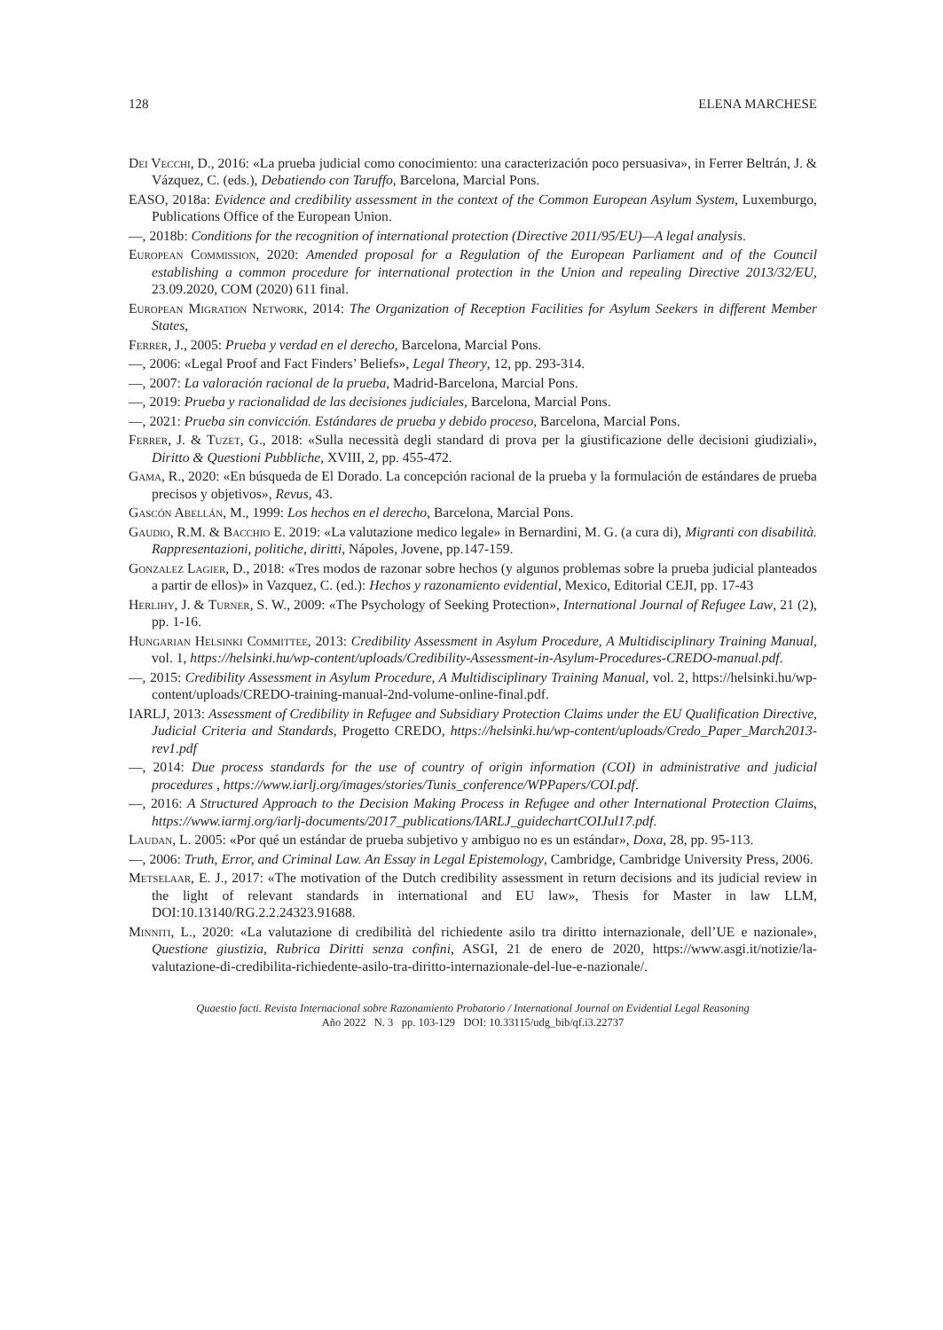128 ELENA MARCHESE
Dei Vecchi, D., 2016: «La prueba judicial como conocimiento: una caracterización poco persuasiva», in Ferrer Beltrán, J. & Vázquez, C. (eds.), Debatiendo con Taruffo, Barcelona, Marcial Pons.
EASO, 2018a: Evidence and credibility assessment in the context of the Common European Asylum System, Luxemburgo, Publications Office of the European Union.
—, 2018b: Conditions for the recognition of international protection (Directive 2011/95/EU)—A legal analysis.
European Commission, 2020: Amended proposal for a Regulation of the European Parliament and of the Council establishing a common procedure for international protection in the Union and repealing Directive 2013/32/EU, 23.09.2020, COM (2020) 611 final.
European Migration Network, 2014: The Organization of Reception Facilities for Asylum Seekers in different Member States,
Ferrer, J., 2005: Prueba y verdad en el derecho, Barcelona, Marcial Pons.
—, 2006: «Legal Proof and Fact Finders’ Beliefs», Legal Theory, 12, pp. 293-314.
—, 2007: La valoración racional de la prueba, Madrid-Barcelona, Marcial Pons.
—, 2019: Prueba y racionalidad de las decisiones judiciales, Barcelona, Marcial Pons.
—, 2021: Prueba sin convicción. Estándares de prueba y debido proceso, Barcelona, Marcial Pons.
Ferrer, J. & Tuzet, G., 2018: «Sulla necessità degli standard di prova per la giustificazione delle decisioni giudiziali», Diritto & Questioni Pubbliche, XVIII, 2, pp. 455-472.
Gama, R., 2020: «En búsqueda de El Dorado. La concepción racional de la prueba y la formulación de estándares de prueba precisos y objetivos», Revus, 43.
Gascón Abellán, M., 1999: Los hechos en el derecho, Barcelona, Marcial Pons.
Gaudio, R.M. & Bacchio E. 2019: «La valutazione medico legale» in Bernardini, M. G. (a cura di), Migranti con disabilità. Rappresentazioni, politiche, diritti, Nápoles, Jovene, pp.147-159.
Gonzalez Lagier, D., 2018: «Tres modos de razonar sobre hechos (y algunos problemas sobre la prueba judicial planteados a partir de ellos)» in Vazquez, C. (ed.): Hechos y razonamiento evidential, Mexico, Editorial CEJI, pp. 17-43
Herlihy, J. & Turner, S. W., 2009: «The Psychology of Seeking Protection», International Journal of Refugee Law, 21 (2), pp. 1-16.
Hungarian Helsinki Committee, 2013: Credibility Assessment in Asylum Procedure, A Multidisciplinary Training Manual, vol. 1, https://helsinki.hu/wp-content/uploads/Credibility-Assessment-in-Asylum-Procedures-CREDO-manual.pdf.
—, 2015: Credibility Assessment in Asylum Procedure, A Multidisciplinary Training Manual, vol. 2, https://helsinki.hu/wp-content/uploads/CREDO-training-manual-2nd-volume-online-final.pdf.
IARLJ, 2013: Assessment of Credibility in Refugee and Subsidiary Protection Claims under the EU Qualification Directive, Judicial Criteria and Standards, Progetto CREDO, https://helsinki.hu/wp-content/uploads/Credo_Paper_March2013-rev1.pdf
—, 2014: Due process standards for the use of country of origin information (COI) in administrative and judicial procedures , https://www.iarlj.org/images/stories/Tunis_conference/WPPapers/COI.pdf.
—, 2016: A Structured Approach to the Decision Making Process in Refugee and other International Protection Claims, https://www.iarmj.org/iarlj-documents/2017_publications/IARLJ_guidechartCOIJul17.pdf.
Laudan, L. 2005: «Por qué un estándar de prueba subjetivo y ambiguo no es un estándar», Doxa, 28, pp. 95-113.
—, 2006: Truth, Error, and Criminal Law. An Essay in Legal Epistemology, Cambridge, Cambridge University Press, 2006.
Metselaar, E. J., 2017: «The motivation of the Dutch credibility assessment in return decisions and its judicial review in the light of relevant standards in international and EU law», Thesis for Master in law LLM, DOI:10.13140/RG.2.2.24323.91688.
Minniti, L., 2020: «La valutazione di credibilità del richiedente asilo tra diritto internazionale, dell’UE e nazionale», Questione giustizia, Rubrica Diritti senza confini, ASGI, 21 de enero de 2020, https://www.asgi.it/notizie/la-valutazione-di-credibilita-richiedente-asilo-tra-diritto-internazionale-del-lue-e-nazionale/.
Quaestio facti. Revista Internacional sobre Razonamiento Probatorio / International Journal on Evidential Legal Reasoning
Año 2022 N. 3 pp. 103-129 DOI: 10.33115/udg_bib/qf.i3.22737